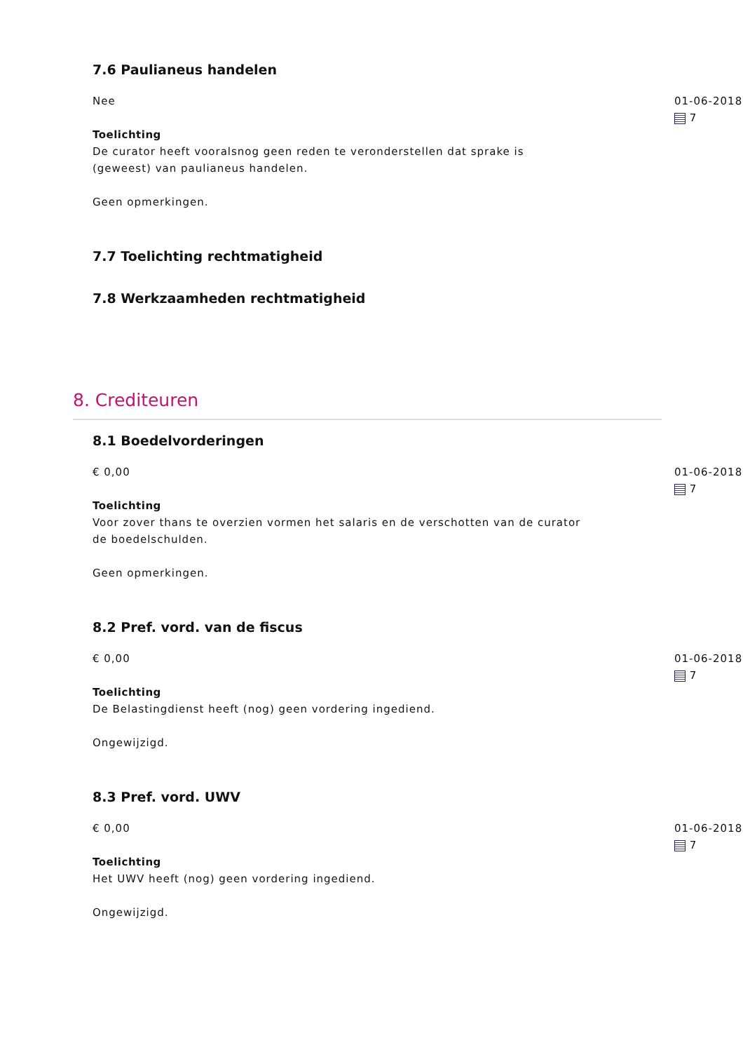7.6 Paulianeus handelen
Nee
Toelichting
De curator heeft vooralsnog geen reden te veronderstellen dat sprake is (geweest) van paulianeus handelen.
Geen opmerkingen.
01-06-2018
7
7.7 Toelichting rechtmatigheid
7.8 Werkzaamheden rechtmatigheid
8. Crediteuren
8.1 Boedelvorderingen
€ 0,00
Toelichting
Voor zover thans te overzien vormen het salaris en de verschotten van de curator de boedelschulden.
Geen opmerkingen.
01-06-2018
7
8.2 Pref. vord. van de fiscus
€ 0,00
Toelichting
De Belastingdienst heeft (nog) geen vordering ingediend.
Ongewijzigd.
01-06-2018
7
8.3 Pref. vord. UWV
€ 0,00
Toelichting
Het UWV heeft (nog) geen vordering ingediend.
Ongewijzigd.
01-06-2018
7